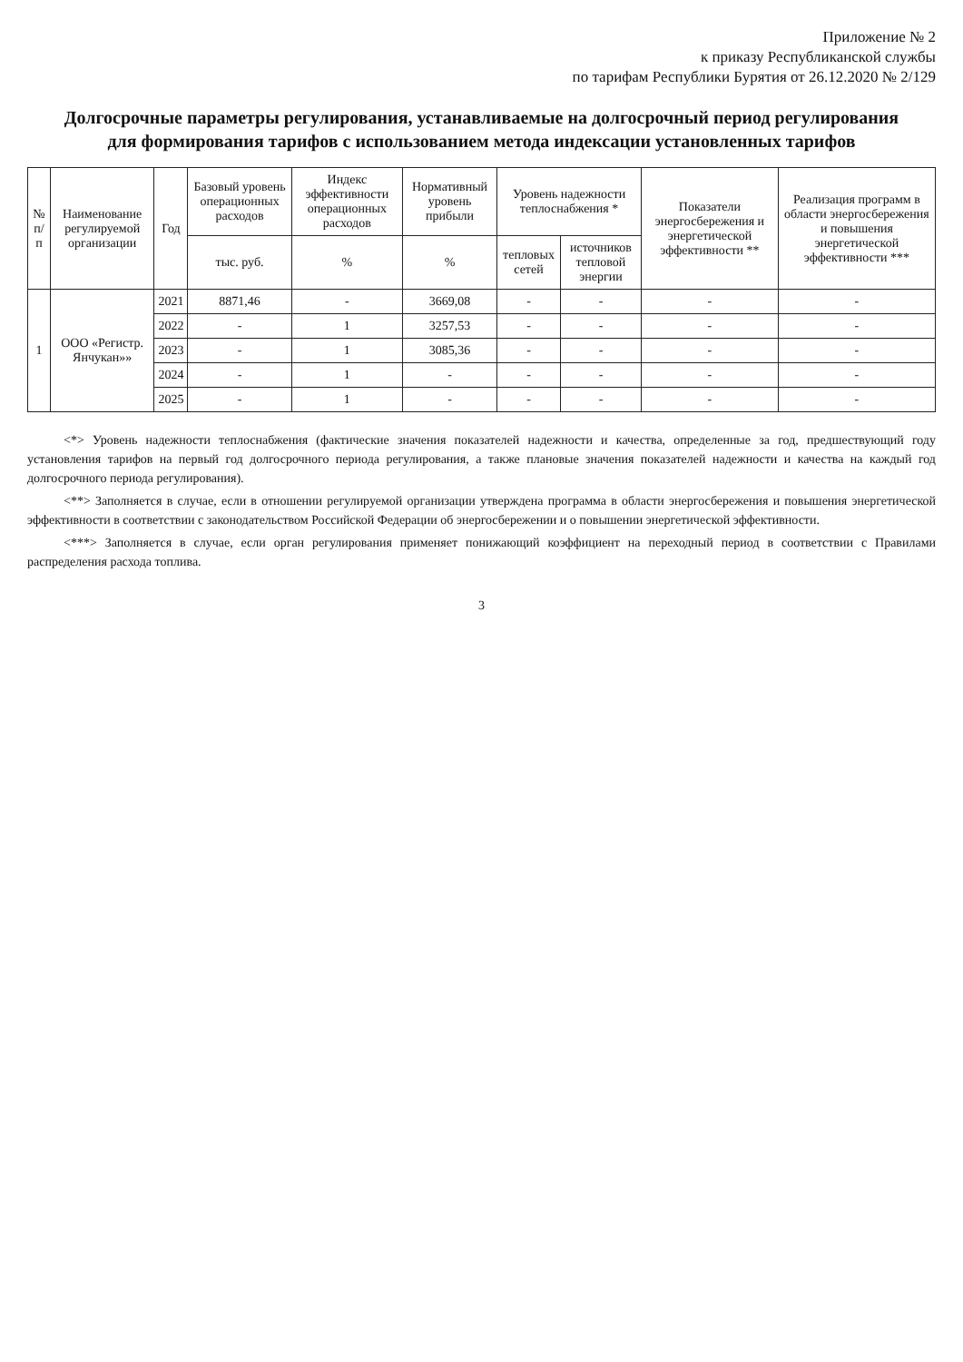Приложение № 2
к приказу Республиканской службы
по тарифам Республики Бурятия от 26.12.2020 № 2/129
Долгосрочные параметры регулирования, устанавливаемые на долгосрочный период регулирования
для формирования тарифов с использованием метода индексации установленных тарифов
| № п/п | Наименование регулируемой организации | Год | Базовый уровень операционных расходов | Индекс эффективности операционных расходов | Нормативный уровень прибыли | Уровень надежности теплоснабжения * | | Показатели энергосбережения и энергетической эффективности ** | Реализация программ в области энергосбережения и повышения энергетической эффективности *** |
| --- | --- | --- | --- | --- | --- | --- | --- | --- | --- |
| | | | тыс. руб. | % | % | тепловых сетей | источников тепловой энергии | | |
| 1 | ООО «Регистр. Янчукан»» | 2021 | 8871,46 | - | 3669,08 | - | - | - | - |
| | | 2022 | - | 1 | 3257,53 | - | - | - | - |
| | | 2023 | - | 1 | 3085,36 | - | - | - | - |
| | | 2024 | - | 1 | - | - | - | - | - |
| | | 2025 | - | 1 | - | - | - | - | - |
<*> Уровень надежности теплоснабжения (фактические значения показателей надежности и качества, определенные за год, предшествующий году установления тарифов на первый год долгосрочного периода регулирования, а также плановые значения показателей надежности и качества на каждый год долгосрочного периода регулирования).
<**> Заполняется в случае, если в отношении регулируемой организации утверждена программа в области энергосбережения и повышения энергетической эффективности в соответствии с законодательством Российской Федерации об энергосбережении и о повышении энергетической эффективности.
<***> Заполняется в случае, если орган регулирования применяет понижающий коэффициент на переходный период в соответствии с Правилами распределения расхода топлива.
3